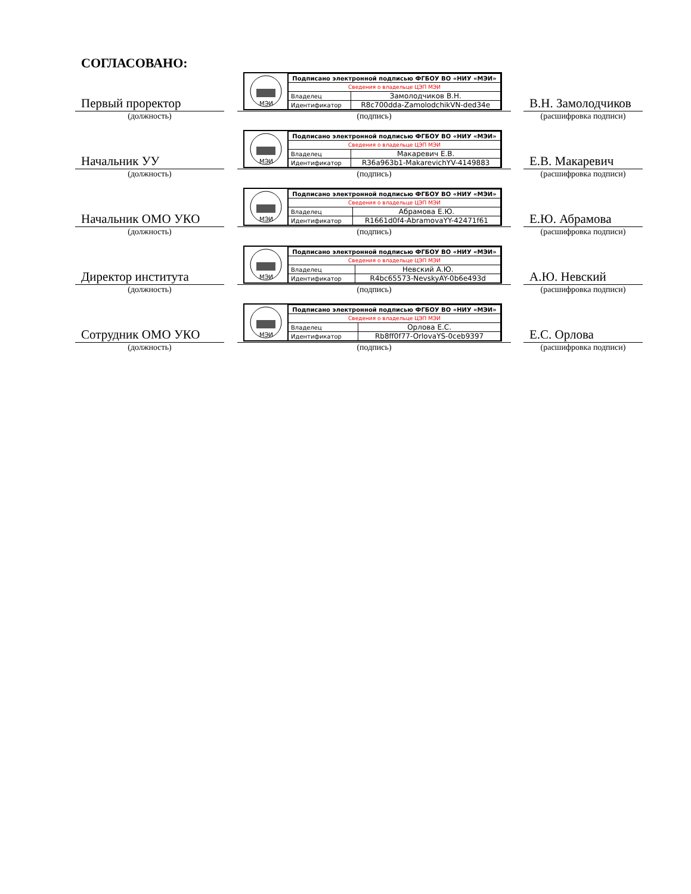СОГЛАСОВАНО:
Первый проректор
(должность)
МЭИ
| Подписано электронной подписью ФГБОУ ВО «НИУ «МЭИ» | |
| Сведения о владельце ЦЭП МЭИ | |
| Владелец | Замолодчиков В.Н. |
| Идентификатор | R8c700dda-ZamolodchikVN-ded34e |
(подпись)
В.Н. Замолодчиков
(расшифровка подписи)
Начальник УУ
(должность)
МЭИ
| Подписано электронной подписью ФГБОУ ВО «НИУ «МЭИ» | |
| Сведения о владельце ЦЭП МЭИ | |
| Владелец | Макаревич Е.В. |
| Идентификатор | R36a963b1-MakarevichYV-4149883 |
(подпись)
Е.В. Макаревич
(расшифровка подписи)
Начальник ОМО УКО
(должность)
МЭИ
| Подписано электронной подписью ФГБОУ ВО «НИУ «МЭИ» | |
| Сведения о владельце ЦЭП МЭИ | |
| Владелец | Абрамова Е.Ю. |
| Идентификатор | R1661d0f4-AbramovaYY-42471f61 |
(подпись)
Е.Ю. Абрамова
(расшифровка подписи)
Директор института
(должность)
МЭИ
| Подписано электронной подписью ФГБОУ ВО «НИУ «МЭИ» | |
| Сведения о владельце ЦЭП МЭИ | |
| Владелец | Невский А.Ю. |
| Идентификатор | R4bc65573-NevskyAY-0b6e493d |
(подпись)
А.Ю. Невский
(расшифровка подписи)
Сотрудник ОМО УКО
(должность)
МЭИ
| Подписано электронной подписью ФГБОУ ВО «НИУ «МЭИ» | |
| Сведения о владельце ЦЭП МЭИ | |
| Владелец | Орлова Е.С. |
| Идентификатор | Rb8ff0f77-OrlovaYS-0ceb9397 |
(подпись)
Е.С. Орлова
(расшифровка подписи)